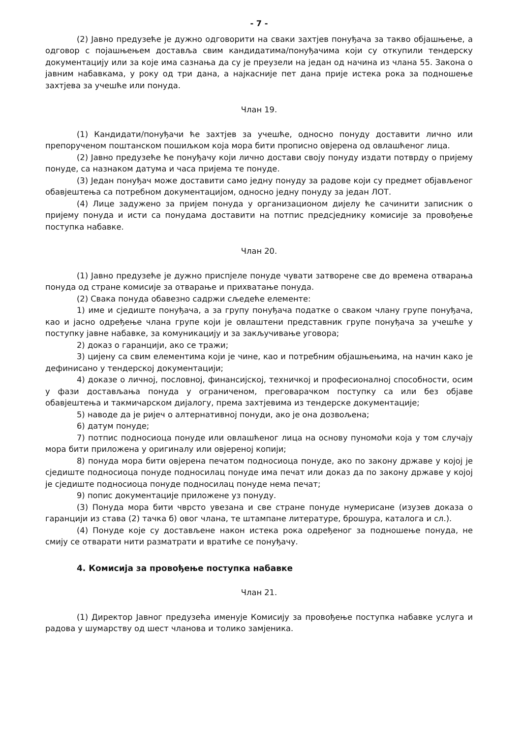- 7 -
(2) Јавно предузеће је дужно одговорити на сваки захтјев понуђача за такво објашњење, а одговор с појашњењем доставља свим кандидатима/понуђачима који су откупили тендерску документацију или за које има сазнања да су је преузели на један од начина из члана 55. Закона о јавним набавкама, у року од три дана, а најкасније пет дана прије истека рока за подношење захтјева за учешће или понуда.
Члан 19.
(1) Кандидати/понуђачи ће захтјев за учешће, односно понуду доставити лично или препорученом поштанском пошиљком која мора бити прописно овјерена од овлашћеног лица.
(2) Јавно предузеће ће понуђачу који лично достави своју понуду издати потврду о пријему понуде, са назнаком датума и часа пријема те понуде.
(3) Један понуђач може доставити само једну понуду за радове који су предмет објављеног обавјештења са потребном документацијом, односно једну понуду за један ЛОТ.
(4) Лице задужено за пријем понуда у организационом дијелу ће сачинити записник о пријему понуда и исти са понудама доставити на потпис предсједнику комисије за провођење поступка набавке.
Члан 20.
(1) Јавно предузеће је дужно приспјеле понуде чувати затворене све до времена отварања понуда од стране комисије за отварање и прихватање понуда.
(2) Свака понуда обавезно садржи сљедеће елементе:
1) име и сједиште понуђача, а за групу понуђача податке о сваком члану групе понуђача, као и јасно одређење члана групе који је овлаштени представник групе понуђача за учешће у поступку јавне набавке, за комуникацију и за закључивање уговора;
2) доказ о гаранцији, ако се тражи;
3) цијену са свим елементима који је чине, као и потребним објашњењима, на начин како је дефинисано у тендерској документацији;
4) доказе о личној, пословној, финансијској, техничкој и професионалној способности, осим у фази достављања понуда у ограниченом, преговарачком поступку са или без објаве обавјештења и такмичарском дијалогу, према захтјевима из тендерске документације;
5) наводе да је ријеч о алтернативној понуди, ако је она дозвољена;
6) датум понуде;
7) потпис подносиоца понуде или овлашћеног лица на основу пуномоћи која у том случају мора бити приложена у оригиналу или овјереној копији;
8) понуда мора бити овјерена печатом подносиоца понуде, ако по закону државе у којој је сједиште подносиоца понуде подносилац понуде има печат или доказ да по закону државе у којој је сједиште подносиоца понуде подносилац понуде нема печат;
9) попис документације приложене уз понуду.
(3) Понуда мора бити чврсто увезана и све стране понуде нумерисане (изузев доказа о гаранцији из става (2) тачка б) овог члана, те штампане литературе, брошура, каталога и сл.).
(4) Понуде које су достављене након истека рока одређеног за подношење понуда, не смију се отварати нити разматрати и вратиће се понуђачу.
4. Комисија за провођење поступка набавке
Члан 21.
(1) Директор Јавног предузећа именује Комисију за провођење поступка набавке услуга и радова у шумарству од шест чланова и толико замјеника.